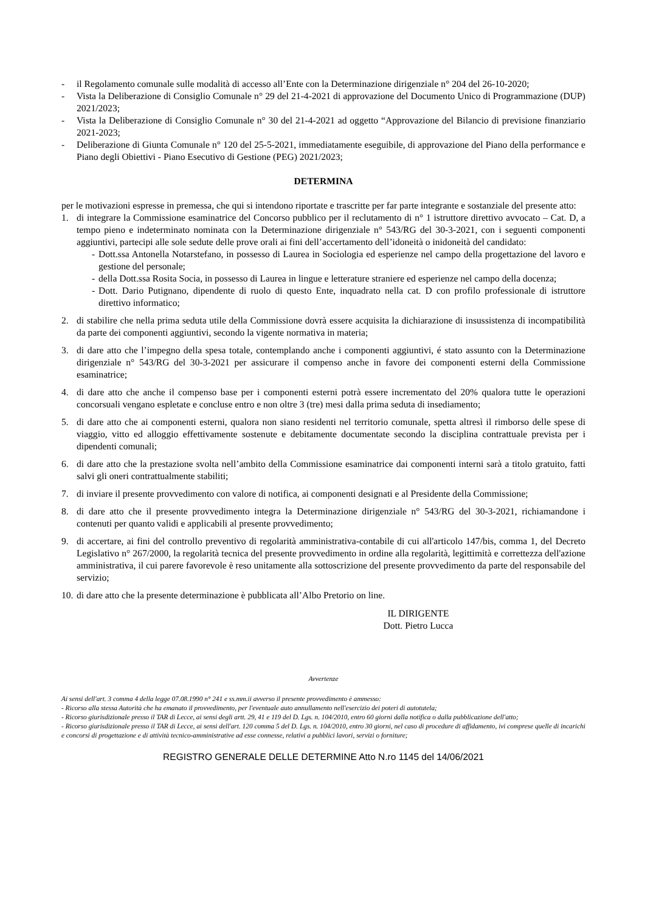- il Regolamento comunale sulle modalità di accesso all’Ente con la Determinazione dirigenziale n° 204 del 26-10-2020;
- Vista la Deliberazione di Consiglio Comunale n° 29 del 21-4-2021 di approvazione del Documento Unico di Programmazione (DUP) 2021/2023;
- Vista la Deliberazione di Consiglio Comunale n° 30 del 21-4-2021 ad oggetto “Approvazione del Bilancio di previsione finanziario 2021-2023;
- Deliberazione di Giunta Comunale n° 120 del 25-5-2021, immediatamente eseguibile, di approvazione del Piano della performance e Piano degli Obiettivi - Piano Esecutivo di Gestione (PEG) 2021/2023;
DETERMINA
per le motivazioni espresse in premessa, che qui si intendono riportate e trascritte per far parte integrante e sostanziale del presente atto:
1. di integrare la Commissione esaminatrice del Concorso pubblico per il reclutamento di n° 1 istruttore direttivo avvocato – Cat. D, a tempo pieno e indeterminato nominata con la Determinazione dirigenziale n° 543/RG del 30-3-2021, con i seguenti componenti aggiuntivi, partecipi alle sole sedute delle prove orali ai fini dell’accertamento dell’idoneità o inidoneità del candidato:
- Dott.ssa Antonella Notarstefano, in possesso di Laurea in Sociologia ed esperienze nel campo della progettazione del lavoro e gestione del personale;
- della Dott.ssa Rosita Socia, in possesso di Laurea in lingue e letterature straniere ed esperienze nel campo della docenza;
- Dott. Dario Putignano, dipendente di ruolo di questo Ente, inquadrato nella cat. D con profilo professionale di istruttore direttivo informatico;
2. di stabilire che nella prima seduta utile della Commissione dovrà essere acquisita la dichiarazione di insussistenza di incompatibilità da parte dei componenti aggiuntivi, secondo la vigente normativa in materia;
3. di dare atto che l’impegno della spesa totale, contemplando anche i componenti aggiuntivi, é stato assunto con la Determinazione dirigenziale n° 543/RG del 30-3-2021 per assicurare il compenso anche in favore dei componenti esterni della Commissione esaminatrice;
4. di dare atto che anche il compenso base per i componenti esterni potrà essere incrementato del 20% qualora tutte le operazioni concorsuali vengano espletate e concluse entro e non oltre 3 (tre) mesi dalla prima seduta di insediamento;
5. di dare atto che ai componenti esterni, qualora non siano residenti nel territorio comunale, spetta altresì il rimborso delle spese di viaggio, vitto ed alloggio effettivamente sostenute e debitamente documentate secondo la disciplina contrattuale prevista per i dipendenti comunali;
6. di dare atto che la prestazione svolta nell’ambito della Commissione esaminatrice dai componenti interni sarà a titolo gratuito, fatti salvi gli oneri contrattualmente stabiliti;
7. di inviare il presente provvedimento con valore di notifica, ai componenti designati e al Presidente della Commissione;
8. di dare atto che il presente provvedimento integra la Determinazione dirigenziale n° 543/RG del 30-3-2021, richiamandone i contenuti per quanto validi e applicabili al presente provvedimento;
9. di accertare, ai fini del controllo preventivo di regolarità amministrativa-contabile di cui all'articolo 147/bis, comma 1, del Decreto Legislativo n° 267/2000, la regolarità tecnica del presente provvedimento in ordine alla regolarità, legittimità e correttezza dell'azione amministrativa, il cui parere favorevole è reso unitamente alla sottoscrizione del presente provvedimento da parte del responsabile del servizio;
10. di dare atto che la presente determinazione è pubblicata all’Albo Pretorio on line.
IL DIRIGENTE
Dott. Pietro Lucca
Avvertenze
Ai sensi dell'art. 3 comma 4 della legge 07.08.1990 n° 241 e ss.mm.ii avverso il presente provvedimento è ammesso:
- Ricorso alla stessa Autorità che ha emanato il provvedimento, per l'eventuale auto annullamento nell'esercizio dei poteri di autotutela;
- Ricorso giurisdizionale presso il TAR di Lecce, ai sensi degli artt. 29, 41 e 119 del D. Lgs. n. 104/2010, entro 60 giorni dalla notifica o dalla pubblicazione dell'atto;
- Ricorso giurisdizionale presso il TAR di Lecce, ai sensi dell'art. 120 comma 5 del D. Lgs. n. 104/2010, entro 30 giorni, nel caso di procedure di affidamento, ivi comprese quelle di incarichi e concorsi di progettazione e di attività tecnico-amministrative ad esse connesse, relativi a pubblici lavori, servizi o forniture;
REGISTRO GENERALE DELLE DETERMINE Atto N.ro 1145 del 14/06/2021